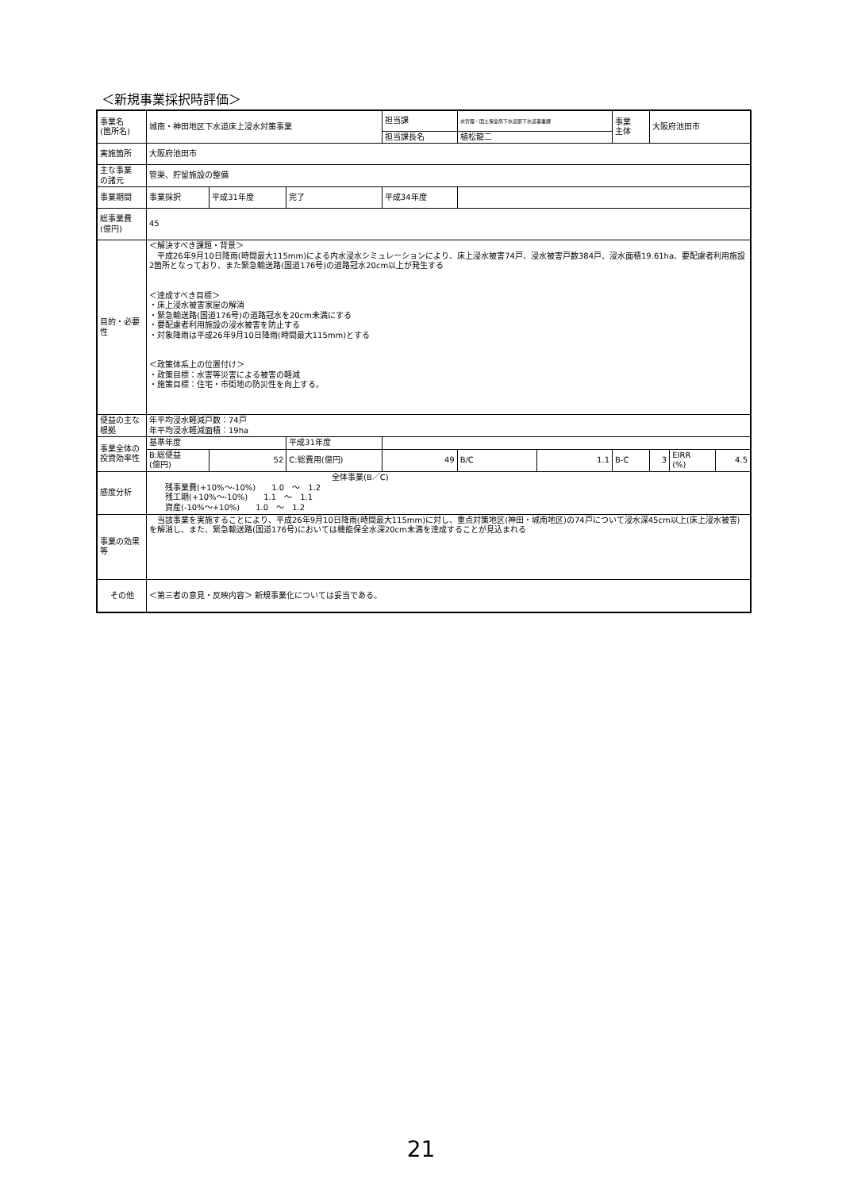＜新規事業採択時評価＞
| 事業名 (箇所名) | 城南・神田地区下水道床上浸水対策事業 | | | 担当課 | | 水管理・国土保全局下水道部下水道事業課 | | 事業 主体 | 大阪府池田市 | | |
| | | | | 担当課長名 | | 植松龍二 | | | | | |
| 実施箇所 | 大阪府池田市 | | | | | | | | | | |
| 主な事業 の諸元 | 管渠、貯留施設の整備 | | | | | | | | | | |
| 事業期間 | 事業採択 | 平成31年度 | 完了 | 平成34年度 | | | | | | | |
| 総事業費 (億円) | 45 | | | | | | | | | | |
| 目的・必要性 | ＜解決すべき課題・背景＞ 平成26年9月10日降雨(時間最大115mm)による内水浸水シミュレーションにより、床上浸水被害74戸、浸水被害戸数384戸、浸水面積19.61ha、要配慮者利用施設2箇所となっており、また緊急輸送路(国道176号)の道路冠水20cm以上が発生する ＜達成すべき目標＞ ・床上浸水被害家屋の解消 ・緊急輸送路(国道176号)の道路冠水を20cm未満にする ・要配慮者利用施設の浸水被害を防止する ・対象降雨は平成26年9月10日降雨(時間最大115mm)とする ＜政策体系上の位置付け＞ ・政策目標：水害等災害による被害の軽減 ・施策目標：住宅・市街地の防災性を向上する。 | | | | | | | | | | |
| 便益の主な根拠 | 年平均浸水軽減戸数：74戸 年平均浸水軽減面積：19ha | | | | | | | | | | |
| 事業全体の投資効率性 | 基準年度 | | 平成31年度 | | | | | | | | |
| | B:総便益 (億円) | 52 | C:総費用(億円) | | 49 | B/C | 1.1 | B-C | 3 | EIRR (%) | 4.5 |
| 感度分析 | 全体事業(B／C) 残事業費(+10%～-10%) 1.0 ～ 1.2 残工期(+10%～-10%) 1.1 ～ 1.1 資産(-10%～+10%) 1.0 ～ 1.2 | | | | | | | | | | |
| 事業の効果等 | 当該事業を実施することにより、平成26年9月10日降雨(時間最大115mm)に対し、重点対策地区(神田・城南地区)の74戸について浸水深45cm以上(床上浸水被害)を解消し、また、緊急輸送路(国道176号)においては機能保全水深20cm未満を達成することが見込まれる | | | | | | | | | | |
| その他 | ＜第三者の意見・反映内容＞ 新規事業化については妥当である。 | | | | | | | | | | |
21